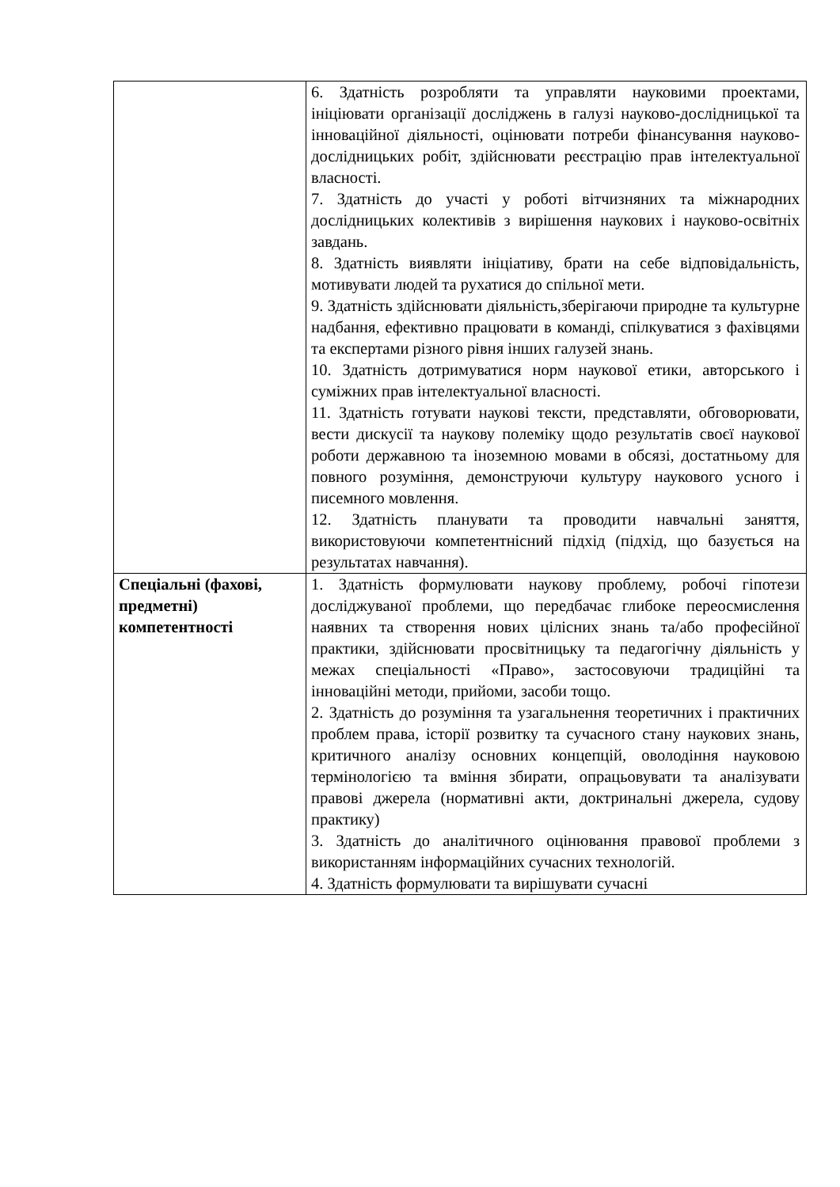| | 6. Здатність розробляти та управляти науковими проектами, ініціювати організації досліджень в галузі науково-дослідницької та інноваційної діяльності, оцінювати потреби фінансування науково-дослідницьких робіт, здійснювати реєстрацію прав інтелектуальної власності. 7. Здатність до участі у роботі вітчизняних та міжнародних дослідницьких колективів з вирішення наукових і науково-освітніх завдань. 8. Здатність виявляти ініціативу, брати на себе відповідальність, мотивувати людей та рухатися до спільної мети. 9. Здатність здійснювати діяльність,зберігаючи природне та культурне надбання, ефективно працювати в команді, спілкуватися з фахівцями та експертами різного рівня інших галузей знань. 10. Здатність дотримуватися норм наукової етики, авторського і суміжних прав інтелектуальної власності. 11. Здатність готувати наукові тексти, представляти, обговорювати, вести дискусії та наукову полеміку щодо результатів своєї наукової роботи державною та іноземною мовами в обсязі, достатньому для повного розуміння, демонструючи культуру наукового усного і писемного мовлення. 12. Здатність планувати та проводити навчальні заняття, використовуючи компетентнісний підхід (підхід, що базується на результатах навчання). |
| Спеціальні (фахові, предметні) компетентності | 1. Здатність формулювати наукову проблему, робочі гіпотези досліджуваної проблеми, що передбачає глибоке переосмислення наявних та створення нових цілісних знань та/або професійної практики, здійснювати просвітницьку та педагогічну діяльність у межах спеціальності «Право», застосовуючи традиційні та інноваційні методи, прийоми, засоби тощо. 2. Здатність до розуміння та узагальнення теоретичних і практичних проблем права, історії розвитку та сучасного стану наукових знань, критичного аналізу основних концепцій, оволодіння науковою термінологією та вміння збирати, опрацьовувати та аналізувати правові джерела (нормативні акти, доктринальні джерела, судову практику) 3. Здатність до аналітичного оцінювання правової проблеми з використанням інформаційних сучасних технологій. 4. Здатність формулювати та вирішувати сучасні |